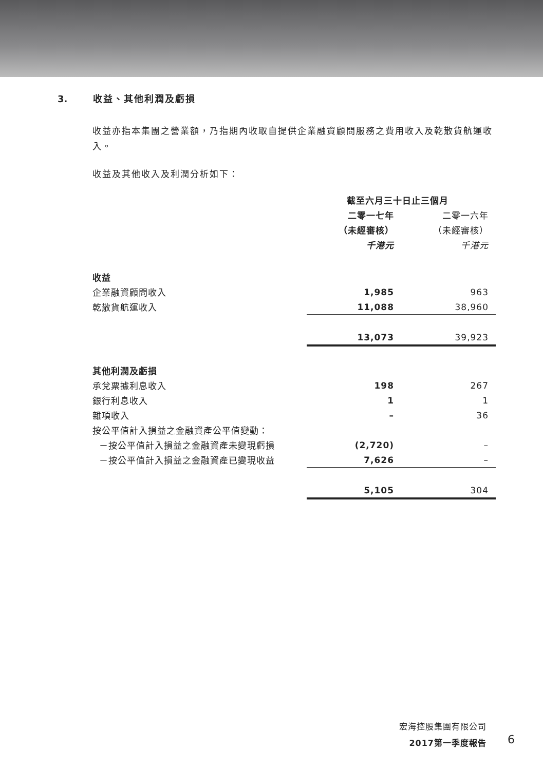3. 收益、其他利潤及虧損
收益亦指本集團之營業額，乃指期內收取自提供企業融資顧問服務之費用收入及乾散貨航運收入。
收益及其他收入及利潤分析如下：
| | 截至六月三十日止三個月 | |
| | 二零一七年 | 二零一六年 |
| | （未經審核） | （未經審核） |
| | 千港元 | 千港元 |
| 收益 | | |
| 企業融資顧問收入 | 1,985 | 963 |
| 乾散貨航運收入 | 11,088 | 38,960 |
| | 13,073 | 39,923 |
| 其他利潤及虧損 | | |
| 承兌票據利息收入 | 198 | 267 |
| 銀行利息收入 | 1 | 1 |
| 雜項收入 | – | 36 |
| 按公平值計入損益之金融資產公平值變動： | | |
| －按公平值計入損益之金融資產未變現虧損 | (2,720) | – |
| －按公平值計入損益之金融資產已變現收益 | 7,626 | – |
| | 5,105 | 304 |
宏海控股集團有限公司
2017第一季度報告
6